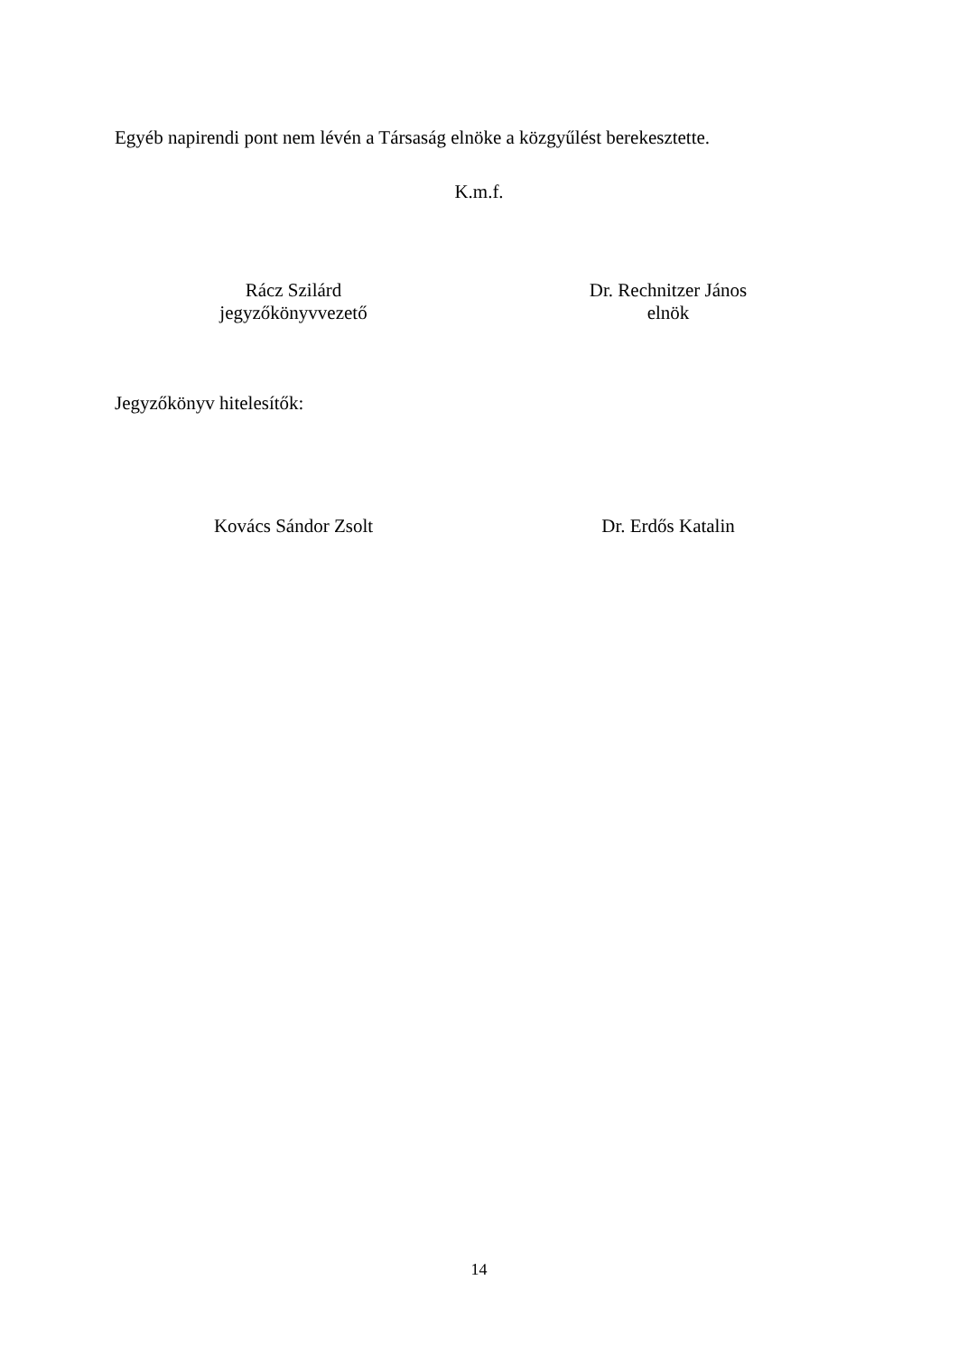Egyéb napirendi pont nem lévén a Társaság elnöke a közgyűlést berekesztette.
K.m.f.
Rácz Szilárd
jegyzőkönyvvezető
Dr. Rechnitzer János
elnök
Jegyzőkönyv hitelesítők:
Kovács Sándor Zsolt Dr. Erdős Katalin
14